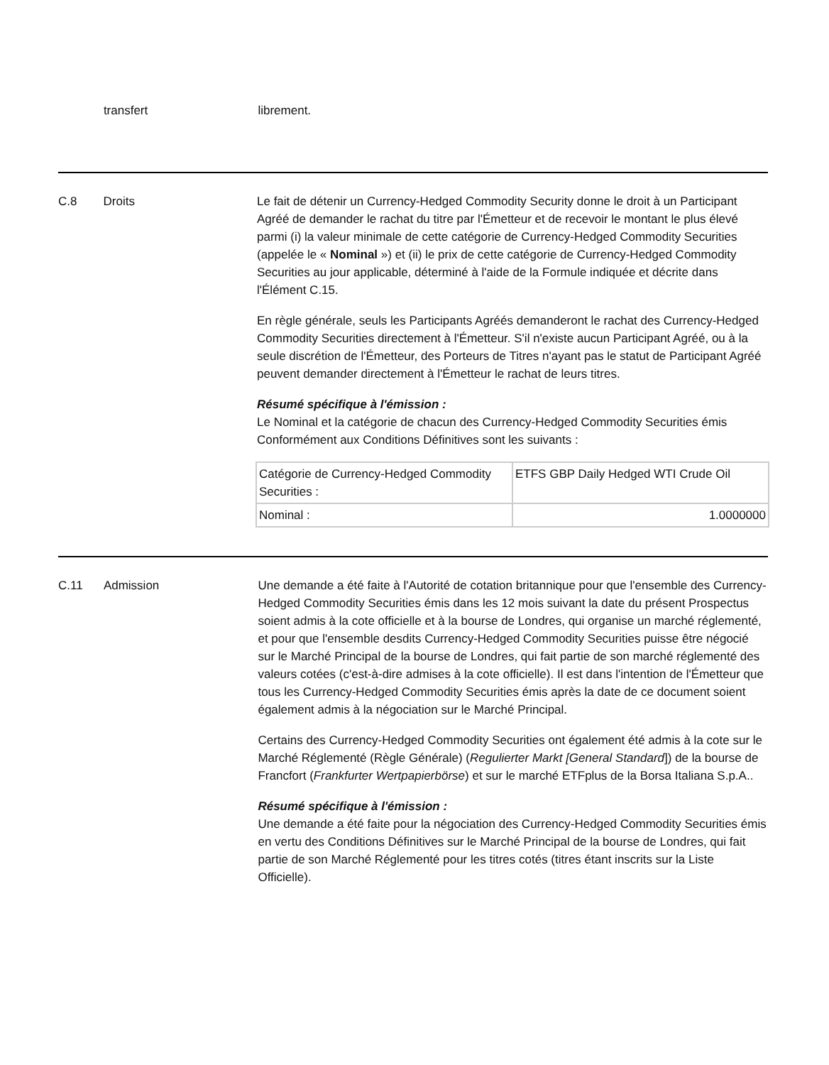transfert librement.
C.8 Droits Le fait de détenir un Currency-Hedged Commodity Security donne le droit à un Participant Agréé de demander le rachat du titre par l'Émetteur et de recevoir le montant le plus élevé parmi (i) la valeur minimale de cette catégorie de Currency-Hedged Commodity Securities (appelée le « Nominal ») et (ii) le prix de cette catégorie de Currency-Hedged Commodity Securities au jour applicable, déterminé à l'aide de la Formule indiquée et décrite dans l'Élément C.15.
En règle générale, seuls les Participants Agréés demanderont le rachat des Currency-Hedged Commodity Securities directement à l'Émetteur. S'il n'existe aucun Participant Agréé, ou à la seule discrétion de l'Émetteur, des Porteurs de Titres n'ayant pas le statut de Participant Agréé peuvent demander directement à l'Émetteur le rachat de leurs titres.
Résumé spécifique à l'émission :
Le Nominal et la catégorie de chacun des Currency-Hedged Commodity Securities émis Conformément aux Conditions Définitives sont les suivants :
| Catégorie de Currency-Hedged Commodity Securities : | ETFS GBP Daily Hedged WTI Crude Oil |
| Nominal : | 1.0000000 |
C.11 Admission Une demande a été faite à l'Autorité de cotation britannique pour que l'ensemble des Currency-Hedged Commodity Securities émis dans les 12 mois suivant la date du présent Prospectus soient admis à la cote officielle et à la bourse de Londres, qui organise un marché réglementé, et pour que l'ensemble desdits Currency-Hedged Commodity Securities puisse être négocié sur le Marché Principal de la bourse de Londres, qui fait partie de son marché réglementé des valeurs cotées (c'est-à-dire admises à la cote officielle). Il est dans l'intention de l'Émetteur que tous les Currency-Hedged Commodity Securities émis après la date de ce document soient également admis à la négociation sur le Marché Principal.
Certains des Currency-Hedged Commodity Securities ont également été admis à la cote sur le Marché Réglementé (Règle Générale) (Regulierter Markt [General Standard]) de la bourse de Francfort (Frankfurter Wertpapierbörse) et sur le marché ETFplus de la Borsa Italiana S.p.A..
Résumé spécifique à l'émission :
Une demande a été faite pour la négociation des Currency-Hedged Commodity Securities émis en vertu des Conditions Définitives sur le Marché Principal de la bourse de Londres, qui fait partie de son Marché Réglementé pour les titres cotés (titres étant inscrits sur la Liste Officielle).